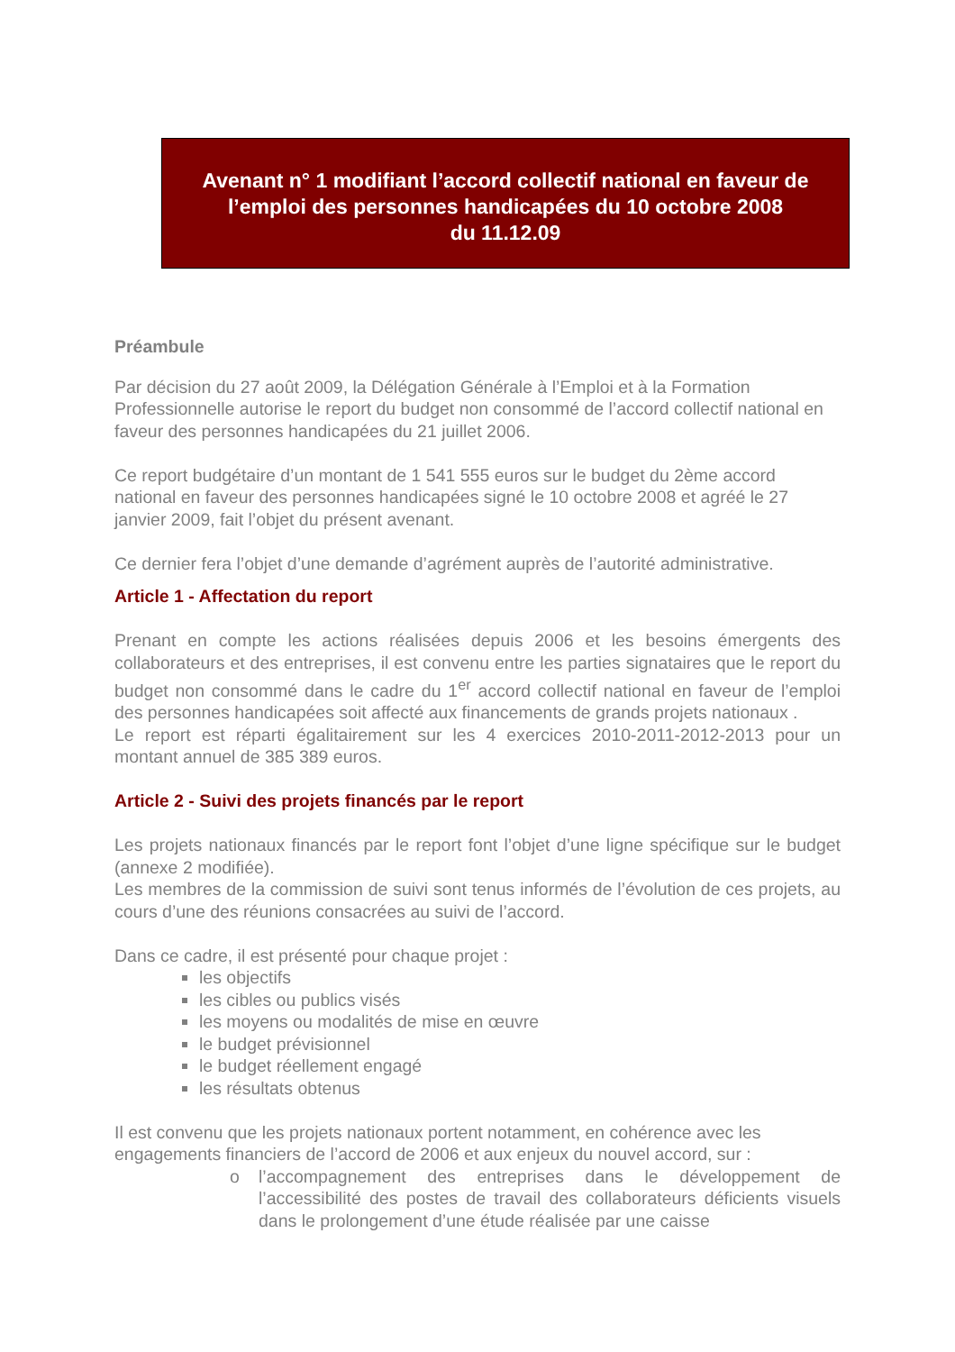Avenant n° 1 modifiant l’accord collectif national en faveur de l’emploi des personnes handicapées du 10 octobre 2008
du 11.12.09
Préambule
Par décision du 27 août 2009, la Délégation Générale à l’Emploi et à la Formation Professionnelle autorise le report du budget non consommé de l’accord collectif national en faveur des personnes handicapées du 21 juillet 2006.
Ce report budgétaire d’un montant de 1 541 555 euros sur le budget du 2ème accord national en faveur des personnes handicapées signé le 10 octobre 2008 et agréé le 27 janvier 2009, fait l’objet du présent avenant.
Ce dernier fera l’objet d’une demande d’agrément auprès de l’autorité administrative.
Article 1 - Affectation du report
Prenant en compte les actions réalisées depuis 2006 et les besoins émergents des collaborateurs et des entreprises, il est convenu entre les parties signataires que le report du budget non consommé dans le cadre du 1<sup>er</sup> accord collectif national en faveur de l’emploi des personnes handicapées soit affecté aux financements de grands projets nationaux .
Le report est réparti égalitairement sur les 4 exercices 2010-2011-2012-2013 pour un montant annuel de 385 389 euros.
Article 2 - Suivi des projets financés par le report
Les projets nationaux financés par le report font l’objet d’une ligne spécifique sur le budget (annexe 2 modifiée).
Les membres de la commission de suivi sont tenus informés de l’évolution de ces projets, au cours d’une des réunions consacrées au suivi de l’accord.
Dans ce cadre, il est présenté pour chaque projet :
les objectifs
les cibles ou publics visés
les moyens ou modalités de mise en œuvre
le budget prévisionnel
le budget réellement engagé
les résultats obtenus
Il est convenu que les projets nationaux portent notamment, en cohérence avec les engagements financiers de l’accord de 2006 et aux enjeux du nouvel accord, sur :
o l’accompagnement des entreprises dans le développement de l’accessibilité des postes de travail des collaborateurs déficients visuels dans le prolongement d’une étude réalisée par une caisse